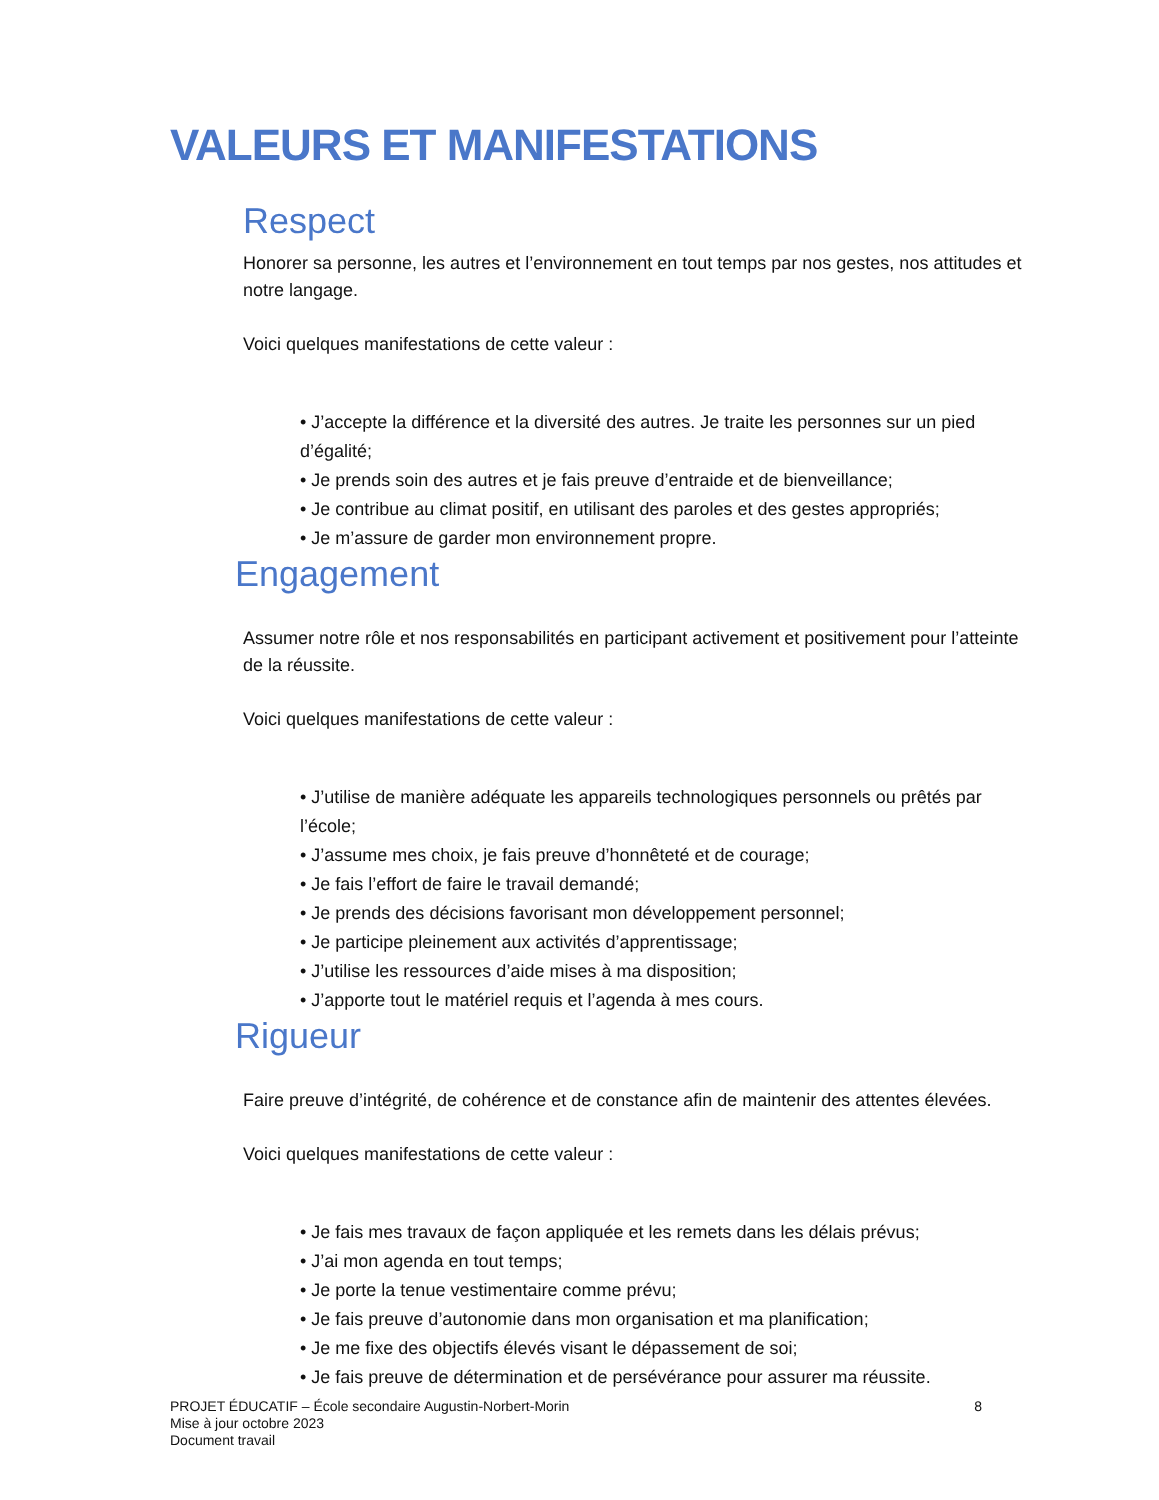VALEURS ET MANIFESTATIONS
Respect
Honorer sa personne, les autres et l’environnement en tout temps par nos gestes, nos attitudes et notre langage.
Voici quelques manifestations de cette valeur :
• J’accepte la différence et la diversité des autres. Je traite les personnes sur un pied d’égalité;
• Je prends soin des autres et je fais preuve d’entraide et de bienveillance;
• Je contribue au climat positif, en utilisant des paroles et des gestes appropriés;
• Je m’assure de garder mon environnement propre.
Engagement
Assumer notre rôle et nos responsabilités en participant activement et positivement pour l’atteinte de la réussite.
Voici quelques manifestations de cette valeur :
• J’utilise de manière adéquate les appareils technologiques personnels ou prêtés par l’école;
• J’assume mes choix, je fais preuve d’honnêteté et de courage;
• Je fais l’effort de faire le travail demandé;
• Je prends des décisions favorisant mon développement personnel;
• Je participe pleinement aux activités d’apprentissage;
• J’utilise les ressources d’aide mises à ma disposition;
• J’apporte tout le matériel requis et l’agenda à mes cours.
Rigueur
Faire preuve d’intégrité, de cohérence et de constance afin de maintenir des attentes élevées.
Voici quelques manifestations de cette valeur :
• Je fais mes travaux de façon appliquée et les remets dans les délais prévus;
• J’ai mon agenda en tout temps;
• Je porte la tenue vestimentaire comme prévu;
• Je fais preuve d’autonomie dans mon organisation et ma planification;
• Je me fixe des objectifs élevés visant le dépassement de soi;
• Je fais preuve de détermination et de persévérance pour assurer ma réussite.
PROJET ÉDUCATIF – École secondaire Augustin-Norbert-Morin 8
Mise à jour octobre 2023
Document travail